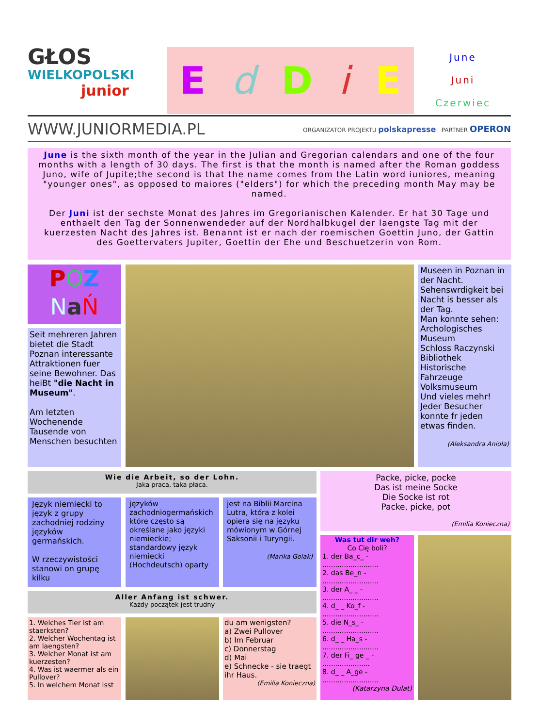GŁOS
WIELKOPOLSKI
junior
E d D i E
June
Juni
Czerwiec
WWW.JUNIORMEDIA.PL ORGANIZATOR PROJEKTU polskapresse PARTNER OPERON
June is the sixth month of the year in the Julian and Gregorian calendars and one of the four months with a length of 30 days. The first is that the month is named after the Roman goddess Juno, wife of Jupite;the second is that the name comes from the Latin word iuniores, meaning "younger ones", as opposed to maiores ("elders") for which the preceding month May may be named.
Der Juni ist der sechste Monat des Jahres im Gregorianischen Kalender. Er hat 30 Tage und enthaelt den Tag der Sonnenwendeder auf der Nordhalbkugel der laengste Tag mit der kuerzesten Nacht des Jahres ist. Benannt ist er nach der roemischen Goettin Juno, der Gattin des Goettervaters Jupiter, Goettin der Ehe und Beschuetzerin von Rom.
POZ
NaŃ
Seit mehreren Jahren bietet die Stadt Poznan interessante Attraktionen fuer seine Bewohner. Das heiBt "die Nacht in Museum".
Am letzten Wochenende Tausende von Menschen besuchten
Museen in Poznan in der Nacht. Sehenswrdigkeit bei Nacht is besser als der Tag.
Man konnte sehen: Archologisches Museum
Schloss Raczynski
Bibliothek
Historische Fahrzeuge
Volksmuseum
Und vieles mehr!
Jeder Besucher konnte fr jeden etwas finden.
(Aleksandra Anioła)
Wie die Arbeit, so der Lohn.
Jaka praca, taka płaca.
Packe, picke, pocke
Das ist meine Socke
Die Socke ist rot
Packe, picke, pot
(Emilia Konieczna)
Język niemiecki to język z grupy zachodniej rodziny języków germańskich.
W rzeczywistości stanowi on grupę kilku
języków zachodniogermańskich które często są określane jako języki niemieckie; standardowy język niemiecki (Hochdeutsch) oparty
jest na Biblii Marcina Lutra, która z kolei opiera się na języku mówionym w Górnej Saksonii i Turyngii.
(Marika Golak)
Was tut dir weh?
Co Cię boli?
1. der Ba_c_ - ..........................
2. das Be_n - ..........................
3. der A_ _ - ..........................
4. d_ _ Ko_f - ..........................
5. die N_s_ - ..........................
6. d_ _ Ha_s - ..........................
7. der Fi_ ge _ - ......................
8. d_ _ A_ge - ..........................
(Katarzyna Dulat)
Aller Anfang ist schwer.
Każdy początek jest trudny
1. Welches Tier ist am staerksten?
2. Welcher Wochentag ist am laengsten?
3. Welcher Monat ist am kuerzesten?
4. Was ist waermer als ein Pullover?
5. In welchem Monat isst
du am wenigsten?
a) Zwei Pullover
b) Im Februar
c) Donnerstag
d) Mai
e) Schnecke - sie traegt ihr Haus.
(Emilia Konieczna)